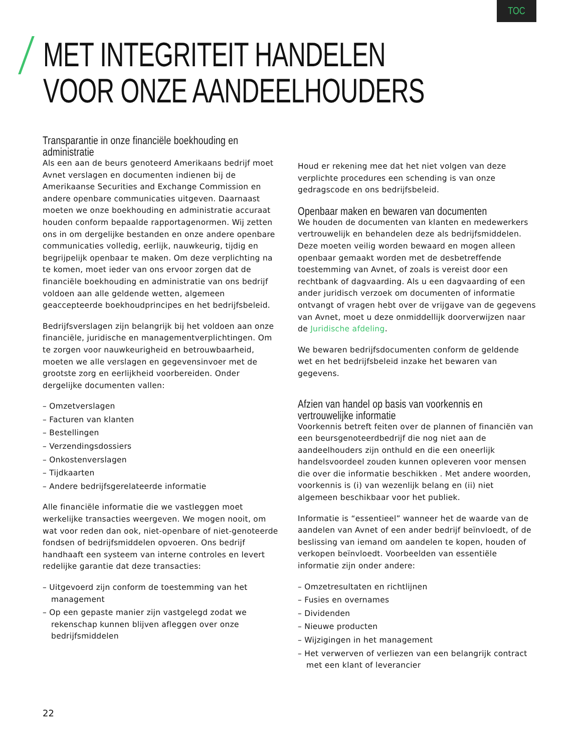TOC
MET INTEGRITEIT HANDELEN
VOOR ONZE AANDEELHOUDERS
Transparantie in onze financiële boekhouding en administratie
Als een aan de beurs genoteerd Amerikaans bedrijf moet Avnet verslagen en documenten indienen bij de Amerikaanse Securities and Exchange Commission en andere openbare communicaties uitgeven. Daarnaast moeten we onze boekhouding en administratie accuraat houden conform bepaalde rapportagenormen. Wij zetten ons in om dergelijke bestanden en onze andere openbare communicaties volledig, eerlijk, nauwkeurig, tijdig en begrijpelijk openbaar te maken. Om deze verplichting na te komen, moet ieder van ons ervoor zorgen dat de financiële boekhouding en administratie van ons bedrijf voldoen aan alle geldende wetten, algemeen geaccepteerde boekhoudprincipes en het bedrijfsbeleid.
Bedrijfsverslagen zijn belangrijk bij het voldoen aan onze financiële, juridische en managementverplichtingen. Om te zorgen voor nauwkeurigheid en betrouwbaarheid, moeten we alle verslagen en gegevensinvoer met de grootste zorg en eerlijkheid voorbereiden. Onder dergelijke documenten vallen:
– Omzetverslagen
– Facturen van klanten
– Bestellingen
– Verzendingsdossiers
– Onkostenverslagen
– Tijdkaarten
– Andere bedrijfsgerelateerde informatie
Alle financiële informatie die we vastleggen moet werkelijke transacties weergeven. We mogen nooit, om wat voor reden dan ook, niet-openbare of niet-genoteerde fondsen of bedrijfsmiddelen opvoeren. Ons bedrijf handhaaft een systeem van interne controles en levert redelijke garantie dat deze transacties:
– Uitgevoerd zijn conform de toestemming van het management
– Op een gepaste manier zijn vastgelegd zodat we rekenschap kunnen blijven afleggen over onze bedrijfsmiddelen
Houd er rekening mee dat het niet volgen van deze verplichte procedures een schending is van onze gedragscode en ons bedrijfsbeleid.
Openbaar maken en bewaren van documenten
We houden de documenten van klanten en medewerkers vertrouwelijk en behandelen deze als bedrijfsmiddelen. Deze moeten veilig worden bewaard en mogen alleen openbaar gemaakt worden met de desbetreffende toestemming van Avnet, of zoals is vereist door een rechtbank of dagvaarding. Als u een dagvaarding of een ander juridisch verzoek om documenten of informatie ontvangt of vragen hebt over de vrijgave van de gegevens van Avnet, moet u deze onmiddellijk doorverwijzen naar de Juridische afdeling.
We bewaren bedrijfsdocumenten conform de geldende wet en het bedrijfsbeleid inzake het bewaren van gegevens.
Afzien van handel op basis van voorkennis en vertrouwelijke informatie
Voorkennis betreft feiten over de plannen of financiën van een beursgenoteerdbedrijf die nog niet aan de aandeelhouders zijn onthuld en die een oneerlijk handelsvoordeel zouden kunnen opleveren voor mensen die over die informatie beschikken . Met andere woorden, voorkennis is (i) van wezenlijk belang en (ii) niet algemeen beschikbaar voor het publiek.
Informatie is “essentieel” wanneer het de waarde van de aandelen van Avnet of een ander bedrijf beïnvloedt, of de beslissing van iemand om aandelen te kopen, houden of verkopen beïnvloedt. Voorbeelden van essentiële informatie zijn onder andere:
– Omzetresultaten en richtlijnen
– Fusies en overnames
– Dividenden
– Nieuwe producten
– Wijzigingen in het management
– Het verwerven of verliezen van een belangrijk contract met een klant of leverancier
22